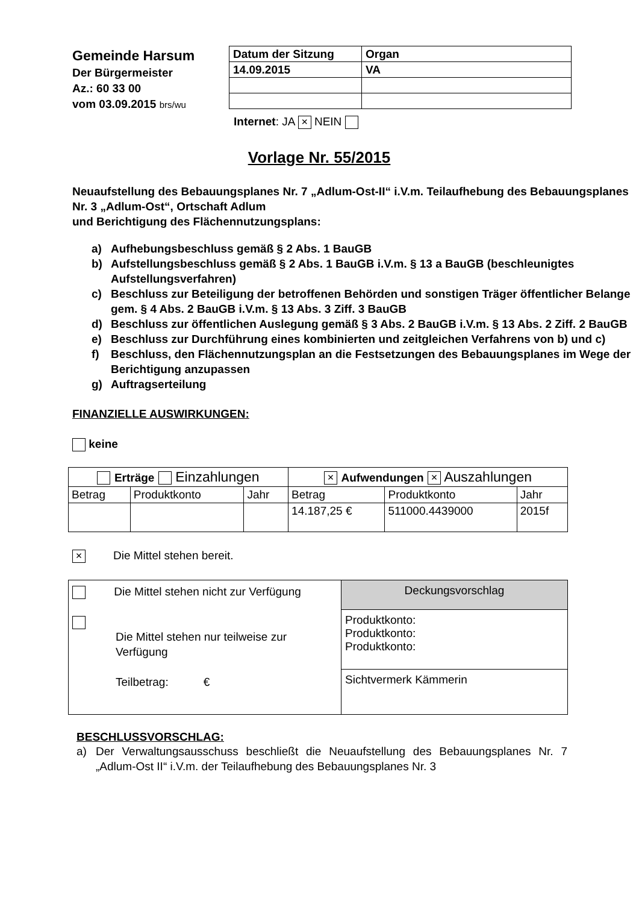Gemeinde Harsum
Der Bürgermeister
Az.: 60 33 00
vom 03.09.2015 brs/wu
| Datum der Sitzung | Organ |
| 14.09.2015 | VA |
Internet: JA × NEIN
Vorlage Nr. 55/2015
Neuaufstellung des Bebauungsplanes Nr. 7 „Adlum-Ost-II“ i.V.m. Teilaufhebung des Bebauungsplanes Nr. 3 „Adlum-Ost“, Ortschaft Adlum
und Berichtigung des Flächennutzungsplans:
a) Aufhebungsbeschluss gemäß § 2 Abs. 1 BauGB
b) Aufstellungsbeschluss gemäß § 2 Abs. 1 BauGB i.V.m. § 13 a BauGB (beschleunigtes Aufstellungsverfahren)
c) Beschluss zur Beteiligung der betroffenen Behörden und sonstigen Träger öffentlicher Belange gem. § 4 Abs. 2 BauGB i.V.m. § 13 Abs. 3 Ziff. 3 BauGB
d) Beschluss zur öffentlichen Auslegung gemäß § 3 Abs. 2 BauGB i.V.m. § 13 Abs. 2 Ziff. 2 BauGB
e) Beschluss zur Durchführung eines kombinierten und zeitgleichen Verfahrens von b) und c)
f) Beschluss, den Flächennutzungsplan an die Festsetzungen des Bebauungsplanes im Wege der Berichtigung anzupassen
g) Auftragserteilung
FINANZIELLE AUSWIRKUNGEN:
keine
| Erträge Einzahlungen | | | × Aufwendungen × Auszahlungen | | |
| Betrag | Produktkonto | Jahr | Betrag | Produktkonto | Jahr |
| | | | 14.187,25 € | 511000.4439000 | 2015f |
× Die Mittel stehen bereit.
| Die Mittel stehen nicht zur Verfügung Die Mittel stehen nur teilweise zur Verfügung Teilbetrag: € | Deckungsvorschlag |
| | Produktkonto: Produktkonto: Produktkonto: |
| | Sichtvermerk Kämmerin |
BESCHLUSSVORSCHLAG:
a) Der Verwaltungsausschuss beschließt die Neuaufstellung des Bebauungsplanes Nr. 7 „Adlum-Ost II“ i.V.m. der Teilaufhebung des Bebauungsplanes Nr. 3